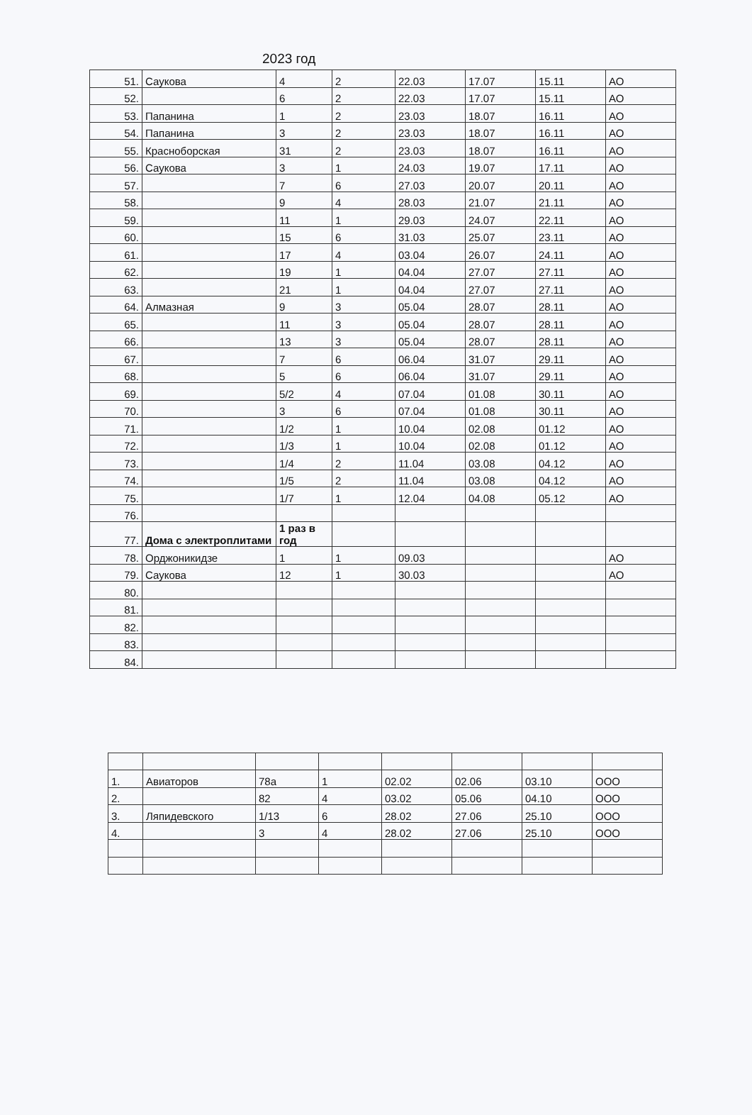2023 год
| 51. | Саукова | 4 | 2 | 22.03 | 17.07 | 15.11 | АО |
| 52. | | 6 | 2 | 22.03 | 17.07 | 15.11 | АО |
| 53. | Папанина | 1 | 2 | 23.03 | 18.07 | 16.11 | АО |
| 54. | Папанина | 3 | 2 | 23.03 | 18.07 | 16.11 | АО |
| 55. | Красноборская | 31 | 2 | 23.03 | 18.07 | 16.11 | АО |
| 56. | Саукова | 3 | 1 | 24.03 | 19.07 | 17.11 | АО |
| 57. | | 7 | 6 | 27.03 | 20.07 | 20.11 | АО |
| 58. | | 9 | 4 | 28.03 | 21.07 | 21.11 | АО |
| 59. | | 11 | 1 | 29.03 | 24.07 | 22.11 | АО |
| 60. | | 15 | 6 | 31.03 | 25.07 | 23.11 | АО |
| 61. | | 17 | 4 | 03.04 | 26.07 | 24.11 | АО |
| 62. | | 19 | 1 | 04.04 | 27.07 | 27.11 | АО |
| 63. | | 21 | 1 | 04.04 | 27.07 | 27.11 | АО |
| 64. | Алмазная | 9 | 3 | 05.04 | 28.07 | 28.11 | АО |
| 65. | | 11 | 3 | 05.04 | 28.07 | 28.11 | АО |
| 66. | | 13 | 3 | 05.04 | 28.07 | 28.11 | АО |
| 67. | | 7 | 6 | 06.04 | 31.07 | 29.11 | АО |
| 68. | | 5 | 6 | 06.04 | 31.07 | 29.11 | АО |
| 69. | | 5/2 | 4 | 07.04 | 01.08 | 30.11 | АО |
| 70. | | 3 | 6 | 07.04 | 01.08 | 30.11 | АО |
| 71. | | 1/2 | 1 | 10.04 | 02.08 | 01.12 | АО |
| 72. | | 1/3 | 1 | 10.04 | 02.08 | 01.12 | АО |
| 73. | | 1/4 | 2 | 11.04 | 03.08 | 04.12 | АО |
| 74. | | 1/5 | 2 | 11.04 | 03.08 | 04.12 | АО |
| 75. | | 1/7 | 1 | 12.04 | 04.08 | 05.12 | АО |
| 76. | | | | | | | |
| 77. | Дома с электроплитами | 1 раз в год | | | | | |
| 78. | Орджоникидзе | 1 | 1 | 09.03 | | | АО |
| 79. | Саукова | 12 | 1 | 30.03 | | | АО |
| 80. | | | | | | | |
| 81. | | | | | | | |
| 82. | | | | | | | |
| 83. | | | | | | | |
| 84. | | | | | | | |
| 1. | Авиаторов | 78а | 1 | 02.02 | 02.06 | 03.10 | ООО |
| 2. | | 82 | 4 | 03.02 | 05.06 | 04.10 | ООО |
| 3. | Ляпидевского | 1/13 | 6 | 28.02 | 27.06 | 25.10 | ООО |
| 4. | | 3 | 4 | 28.02 | 27.06 | 25.10 | ООО |